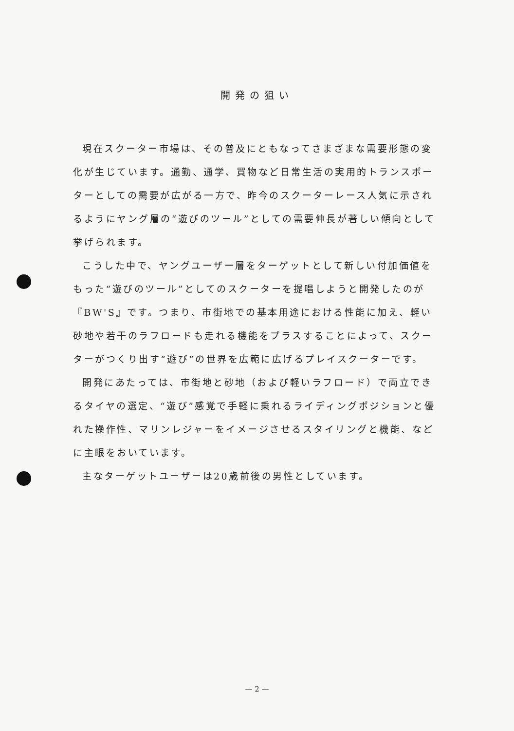開発の狙い
現在スクーター市場は、その普及にともなってさまざまな需要形態の変化が生じています。通勤、通学、買物など日常生活の実用的トランスポーターとしての需要が広がる一方で、昨今のスクーターレース人気に示されるようにヤング層の“遊びのツール”としての需要伸長が著しい傾向として挙げられます。
こうした中で、ヤングユーザー層をターゲットとして新しい付加価値をもった“遊びのツール”としてのスクーターを提唱しようと開発したのが『BW'S』です。つまり、市街地での基本用途における性能に加え、軽い砂地や若干のラフロードも走れる機能をプラスすることによって、スクーターがつくり出す“遊び”の世界を広範に広げるプレイスクーターです。
開発にあたっては、市街地と砂地（および軽いラフロード）で両立できるタイヤの選定、“遊び”感覚で手軽に乗れるライディングポジションと優れた操作性、マリンレジャーをイメージさせるスタイリングと機能、などに主眼をおいています。
主なターゲットユーザーは20歳前後の男性としています。
— 2 —